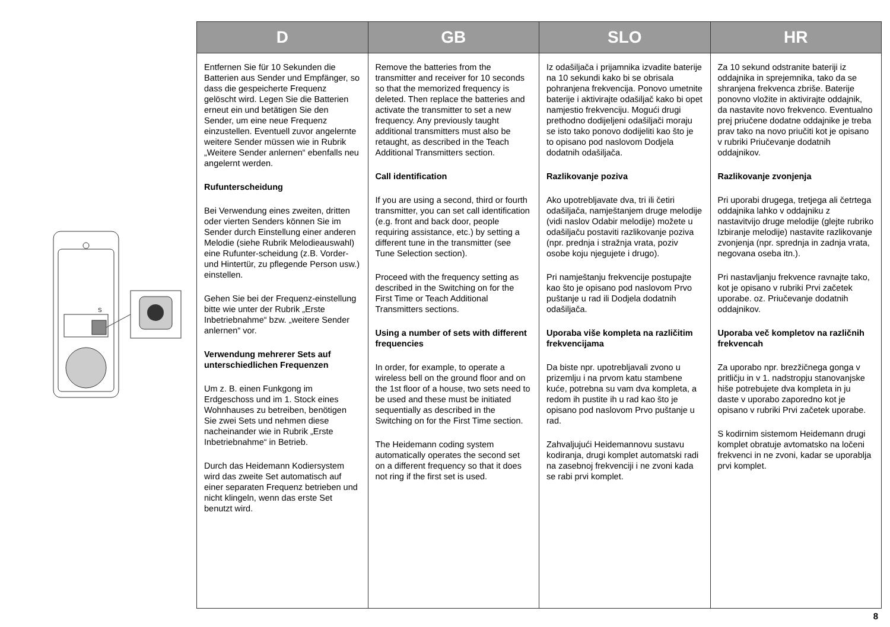S
| D | GB | SLO | HR |
| --- | --- | --- | --- |
| Entfernen Sie für 10 Sekunden die Batterien aus Sender und Empfänger, so dass die gespeicherte Frequenz gelöscht wird. Legen Sie die Batterien erneut ein und betätigen Sie den Sender, um eine neue Frequenz einzustellen. Eventuell zuvor angelernte weitere Sender müssen wie in Rubrik „Weitere Sender anlernen“ ebenfalls neu angelernt werden. Rufunterscheidung Bei Verwendung eines zweiten, dritten oder vierten Senders können Sie im Sender durch Einstellung einer anderen Melodie (siehe Rubrik Melodieauswahl) eine Rufunter-scheidung (z.B. Vorder- und Hintertür, zu pflegende Person usw.) einstellen. Gehen Sie bei der Frequenz-einstellung bitte wie unter der Rubrik „Erste Inbetriebnahme“ bzw. „weitere Sender anlernen“ vor. Verwendung mehrerer Sets auf unterschiedlichen Frequenzen Um z. B. einen Funkgong im Erdgeschoss und im 1. Stock eines Wohnhauses zu betreiben, benötigen Sie zwei Sets und nehmen diese nacheinander wie in Rubrik „Erste Inbetriebnahme“ in Betrieb. Durch das Heidemann Kodiersystem wird das zweite Set automatisch auf einer separaten Frequenz betrieben und nicht klingeln, wenn das erste Set benutzt wird. | Remove the batteries from the transmitter and receiver for 10 seconds so that the memorized frequency is deleted. Then replace the batteries and activate the transmitter to set a new frequency. Any previously taught additional transmitters must also be retaught, as described in the Teach Additional Transmitters section. Call identification If you are using a second, third or fourth transmitter, you can set call identification (e.g. front and back door, people requiring assistance, etc.) by setting a different tune in the transmitter (see Tune Selection section). Proceed with the frequency setting as described in the Switching on for the First Time or Teach Additional Transmitters sections. Using a number of sets with different frequencies In order, for example, to operate a wireless bell on the ground floor and on the 1st floor of a house, two sets need to be used and these must be initiated sequentially as described in the Switching on for the First Time section. The Heidemann coding system automatically operates the second set on a different frequency so that it does not ring if the first set is used. | Iz odašiljača i prijamnika izvadite baterije na 10 sekundi kako bi se obrisala pohranjena frekvencija. Ponovo umetnite baterije i aktivirajte odašiljač kako bi opet namjestio frekvenciju. Mogući drugi prethodno dodijeljeni odašiljači moraju se isto tako ponovo dodijeliti kao što je to opisano pod naslovom Dodjela dodatnih odašiljača. Razlikovanje poziva Ako upotrebljavate dva, tri ili četiri odašiljača, namještanjem druge melodije (vidi naslov Odabir melodije) možete u odašiljaču postaviti razlikovanje poziva (npr. prednja i stražnja vrata, poziv osobe koju njegujete i drugo). Pri namještanju frekvencije postupajte kao što je opisano pod naslovom Prvo puštanje u rad ili Dodjela dodatnih odašiljača. Uporaba više kompleta na različitim frekvencijama Da biste npr. upotrebljavali zvono u prizemlju i na prvom katu stambene kuće, potrebna su vam dva kompleta, a redom ih pustite ih u rad kao što je opisano pod naslovom Prvo puštanje u rad. Zahvaljujući Heidemannovu sustavu kodiranja, drugi komplet automatski radi na zasebnoj frekvenciji i ne zvoni kada se rabi prvi komplet. | Za 10 sekund odstranite bateriji iz oddajnika in sprejemnika, tako da se shranjena frekvenca zbriše. Baterije ponovno vložite in aktivirajte oddajnik, da nastavite novo frekvenco. Eventualno prej priučene dodatne oddajnike je treba prav tako na novo priučiti kot je opisano v rubriki Priučevanje dodatnih oddajnikov. Razlikovanje zvonjenja Pri uporabi drugega, tretjega ali četrtega oddajnika lahko v oddajniku z nastavitvijo druge melodije (glejte rubriko Izbiranje melodije) nastavite razlikovanje zvonjenja (npr. sprednja in zadnja vrata, negovana oseba itn.). Pri nastavljanju frekvence ravnajte tako, kot je opisano v rubriki Prvi začetek uporabe. oz. Priučevanje dodatnih oddajnikov. Uporaba več kompletov na različnih frekvencah Za uporabo npr. brezžičnega gonga v pritličju in v 1. nadstropju stanovanjske hiše potrebujete dva kompleta in ju daste v uporabo zaporedno kot je opisano v rubriki Prvi začetek uporabe. S kodirnim sistemom Heidemann drugi komplet obratuje avtomatsko na ločeni frekvenci in ne zvoni, kadar se uporablja prvi komplet. |
8